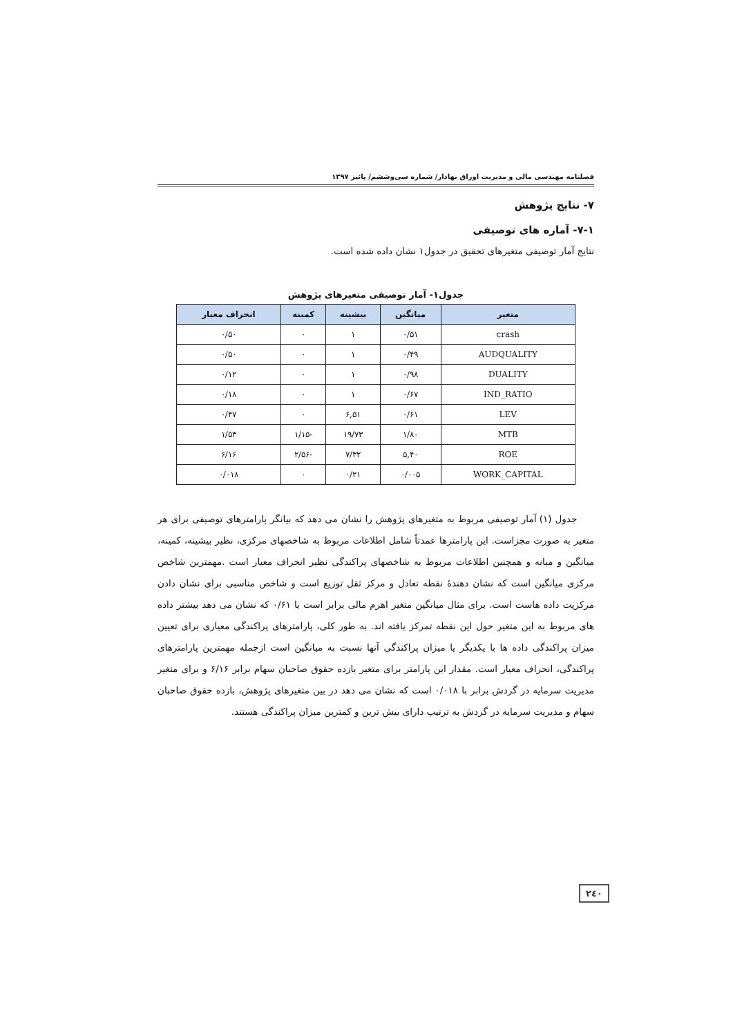فصلنامه مهندسی مالی و مدیریت اوراق بهادار/ شماره سی‌وششم/ پائیز ۱۳۹۷
۷- نتایج پژوهش
۷-۱- آماره های توصیفی
نتایج آمار توصیفی متغیرهای تحقیق در جدول۱ نشان داده شده است.
جدول۱- آمار توصیفی متغیرهای پژوهش
| متغیر | میانگین | بیشینه | کمینه | انحراف معیار |
| --- | --- | --- | --- | --- |
| crash | ۰/۵۱ | ۱ | ۰ | ۰/۵۰ |
| AUDQUALITY | ۰/۴۹ | ۱ | ۰ | ۰/۵۰ |
| DUALITY | ۰/۹۸ | ۱ | ۰ | ۰/۱۲ |
| IND_RATIO | ۰/۶۷ | ۱ | ۰ | ۰/۱۸ |
| LEV | ۰/۶۱ | ۶,۵۱ | ۰ | ۰/۴۷ |
| MTB | ۱/۸۰ | ۱۹/۷۳ | -۱/۱۵ | ۱/۵۳ |
| ROE | ۵,۴۰ | ۷/۳۲ | -۲/۵۶ | ۶/۱۶ |
| WORK_CAPITAL | ۰/۰۰۵ | ۰/۲۱ | ۰ | ۰/۰۱۸ |
جدول (۱) آمار توصیفی مربوط به متغیرهای پژوهش را نشان می دهد که بیانگر پارامترهای توصیفی برای هر متغیر به صورت مجزاست. این پارامترها عمدتاً شامل اطلاعات مربوط به شاخصهای مرکزی، نظیر بیشینه، کمینه، میانگین و میانه و همچنین اطلاعات مربوط به شاخصهای پراکندگی نظیر انحراف معیار است .مهمترین شاخص مرکزی میانگین است که نشان دهندهٔ نقطه تعادل و مرکز ثقل توزیع است و شاخص مناسبی برای نشان دادن مرکزیت داده هاست است. برای مثال میانگین متغیر اهرم مالی برابر است با ۰/۶۱ که نشان می دهد بیشتر داده های مربوط به این متغیر حول این نقطه تمرکز یافته اند. به طور کلی، پارامترهای پراکندگی معیاری برای تعیین میزان پراکندگی داده ها با یکدیگر یا میزان پراکندگی آنها نسبت به میانگین است ازجمله مهمترین پارامترهای پراکندگی، انحراف معیار است. مقدار این پارامتر برای متغیر بازده حقوق صاحبان سهام برابر ۶/۱۶ و برای متغیر مدیریت سرمایه در گردش برابر با ۰/۰۱۸ است که نشان می دهد در بین متغیرهای پژوهش، بازده حقوق صاحبان سهام و مدیریت سرمایه در گردش به ترتیب دارای بیش ترین و کمترین میزان پراکندگی هستند.
۲٤۰